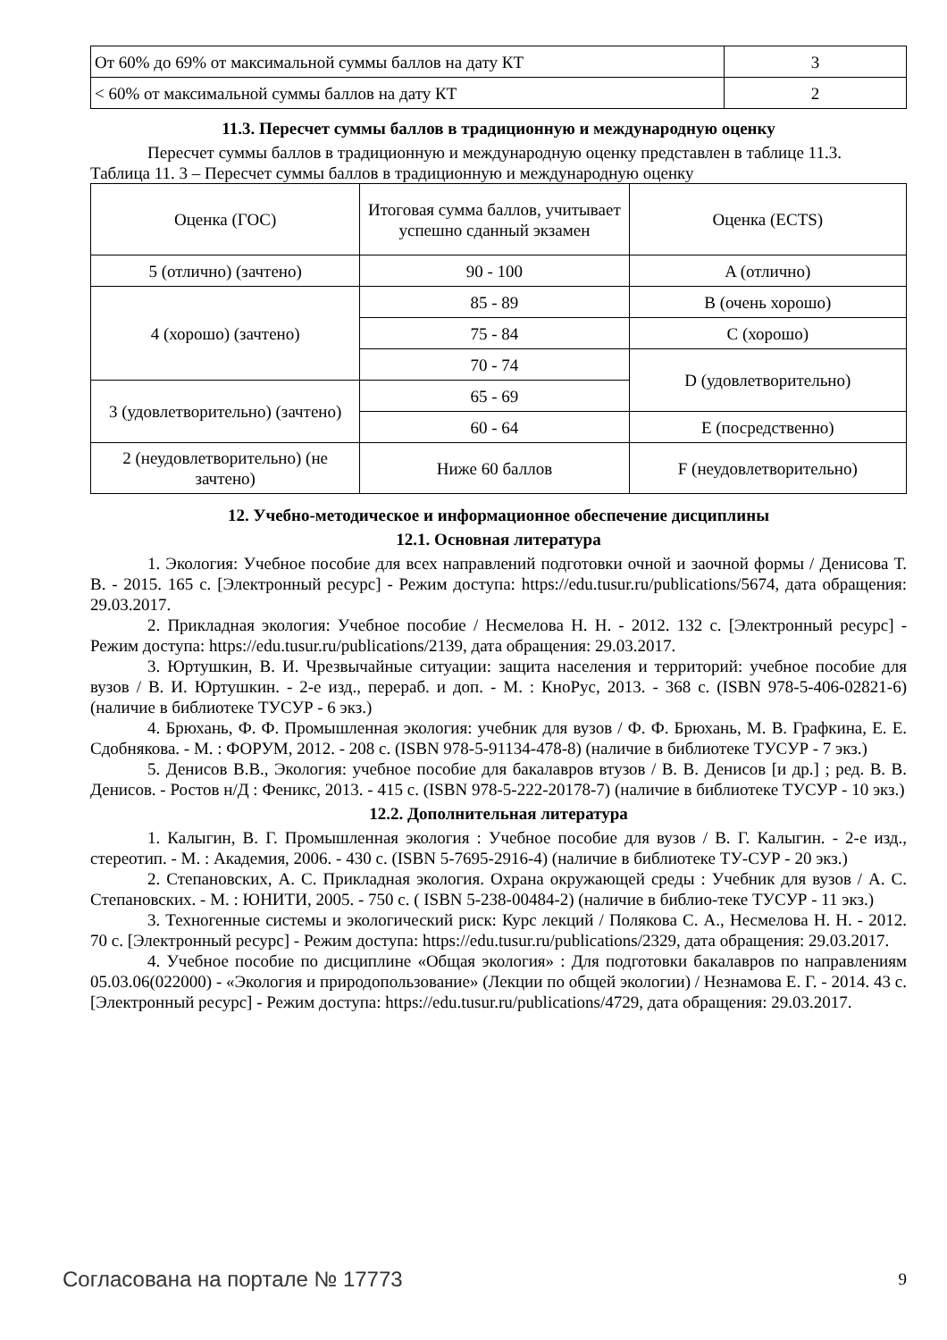| От 60% до 69% от максимальной суммы баллов на дату КТ | 3 |
| < 60% от максимальной суммы баллов на дату КТ | 2 |
11.3. Пересчет суммы баллов в традиционную и международную оценку
Пересчет суммы баллов в традиционную и международную оценку представлен в таблице 11.3.
Таблица 11. 3 – Пересчет суммы баллов в традиционную и международную оценку
| Оценка (ГОС) | Итоговая сумма баллов, учитывает успешно сданный экзамен | Оценка (ECTS) |
| 5 (отлично) (зачтено) | 90 - 100 | A (отлично) |
| 4 (хорошо) (зачтено) | 85 - 89 | B (очень хорошо) |
| | 75 - 84 | C (хорошо) |
| | 70 - 74 | D (удовлетворительно) |
| 3 (удовлетворительно) (зачтено) | 65 - 69 | |
| | 60 - 64 | E (посредственно) |
| 2 (неудовлетворительно) (не зачтено) | Ниже 60 баллов | F (неудовлетворительно) |
12. Учебно-методическое и информационное обеспечение дисциплины
12.1. Основная литература
1. Экология: Учебное пособие для всех направлений подготовки очной и заочной формы / Денисова Т. В. - 2015. 165 с. [Электронный ресурс] - Режим доступа: https://edu.tusur.ru/publications/5674, дата обращения: 29.03.2017.
2. Прикладная экология: Учебное пособие / Несмелова Н. Н. - 2012. 132 с. [Электронный ресурс] - Режим доступа: https://edu.tusur.ru/publications/2139, дата обращения: 29.03.2017.
3. Юртушкин, В. И. Чрезвычайные ситуации: защита населения и территорий: учебное пособие для вузов / В. И. Юртушкин. - 2-е изд., перераб. и доп. - М. : КноРус, 2013. - 368 с. (ISBN 978-5-406-02821-6) (наличие в библиотеке ТУСУР - 6 экз.)
4. Брюхань, Ф. Ф. Промышленная экология: учебник для вузов / Ф. Ф. Брюхань, М. В. Графкина, Е. Е. Сдобнякова. - М. : ФОРУМ, 2012. - 208 с. (ISBN 978-5-91134-478-8) (наличие в библиотеке ТУСУР - 7 экз.)
5. Денисов В.В., Экология: учебное пособие для бакалавров втузов / В. В. Денисов [и др.] ; ред. В. В. Денисов. - Ростов н/Д : Феникс, 2013. - 415 с. (ISBN 978-5-222-20178-7) (наличие в библиотеке ТУСУР - 10 экз.)
12.2. Дополнительная литература
1. Калыгин, В. Г. Промышленная экология : Учебное пособие для вузов / В. Г. Калыгин. - 2-е изд., стереотип. - М. : Академия, 2006. - 430 с. (ISBN 5-7695-2916-4) (наличие в библиотеке ТУ-СУР - 20 экз.)
2. Степановских, А. С. Прикладная экология. Охрана окружающей среды : Учебник для вузов / А. С. Степановских. - М. : ЮНИТИ, 2005. - 750 с. ( ISBN 5-238-00484-2) (наличие в библио-теке ТУСУР - 11 экз.)
3. Техногенные системы и экологический риск: Курс лекций / Полякова С. А., Несмелова Н. Н. - 2012. 70 с. [Электронный ресурс] - Режим доступа: https://edu.tusur.ru/publications/2329, дата обращения: 29.03.2017.
4. Учебное пособие по дисциплине «Общая экология» : Для подготовки бакалавров по направлениям 05.03.06(022000) - «Экология и природопользование» (Лекции по общей экологии) / Незнамова Е. Г. - 2014. 43 с. [Электронный ресурс] - Режим доступа: https://edu.tusur.ru/publications/4729, дата обращения: 29.03.2017.
Согласована на портале № 17773 9